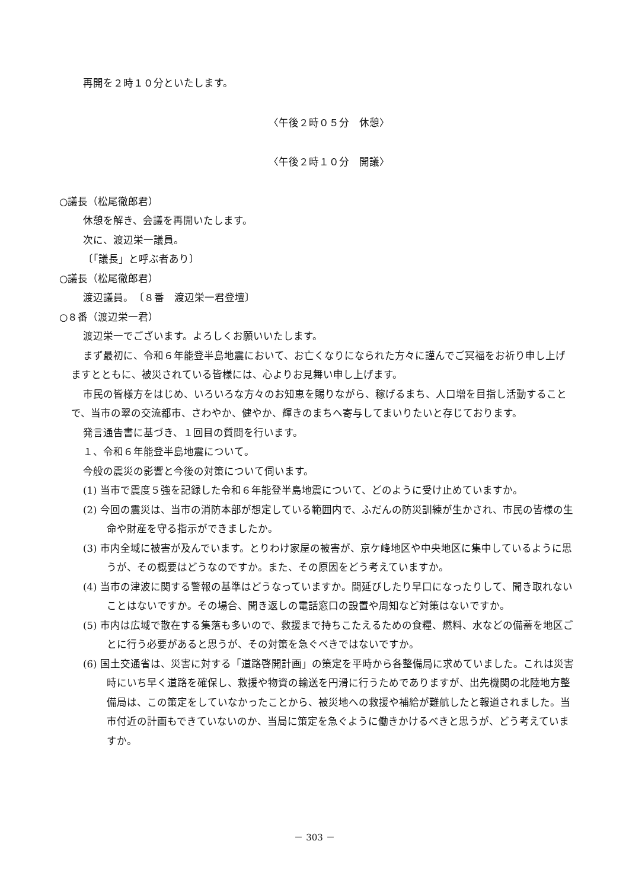再開を２時１０分といたします。
〈午後２時０５分　休憩〉
〈午後２時１０分　開議〉
○議長（松尾徹郎君）
休憩を解き、会議を再開いたします。
次に、渡辺栄一議員。
〔「議長」と呼ぶ者あり〕
○議長（松尾徹郎君）
渡辺議員。　〔８番　渡辺栄一君登壇〕
○８番（渡辺栄一君）
渡辺栄一でございます。よろしくお願いいたします。
まず最初に、令和６年能登半島地震において、お亡くなりになられた方々に謹んでご冥福をお祈り申し上げますとともに、被災されている皆様には、心よりお見舞い申し上げます。
市民の皆様方をはじめ、いろいろな方々のお知恵を賜りながら、稼げるまち、人口増を目指し活動することで、当市の翠の交流都市、さわやか、健やか、輝きのまちへ寄与してまいりたいと存じております。
発言通告書に基づき、１回目の質問を行います。
１、令和６年能登半島地震について。
今般の震災の影響と今後の対策について伺います。
(1) 当市で震度５強を記録した令和６年能登半島地震について、どのように受け止めていますか。
(2) 今回の震災は、当市の消防本部が想定している範囲内で、ふだんの防災訓練が生かされ、市民の皆様の生命や財産を守る指示ができましたか。
(3) 市内全域に被害が及んでいます。とりわけ家屋の被害が、京ケ峰地区や中央地区に集中しているように思うが、その概要はどうなのですか。また、その原因をどう考えていますか。
(4) 当市の津波に関する警報の基準はどうなっていますか。間延びしたり早口になったりして、聞き取れないことはないですか。その場合、聞き返しの電話窓口の設置や周知など対策はないですか。
(5) 市内は広域で散在する集落も多いので、救援まで持ちこたえるための食糧、燃料、水などの備蓄を地区ごとに行う必要があると思うが、その対策を急ぐべきではないですか。
(6) 国土交通省は、災害に対する「道路啓開計画」の策定を平時から各整備局に求めていました。これは災害時にいち早く道路を確保し、救援や物資の輸送を円滑に行うためでありますが、出先機関の北陸地方整備局は、この策定をしていなかったことから、被災地への救援や補給が難航したと報道されました。当市付近の計画もできていないのか、当局に策定を急ぐように働きかけるべきと思うが、どう考えていますか。
－ 303 －